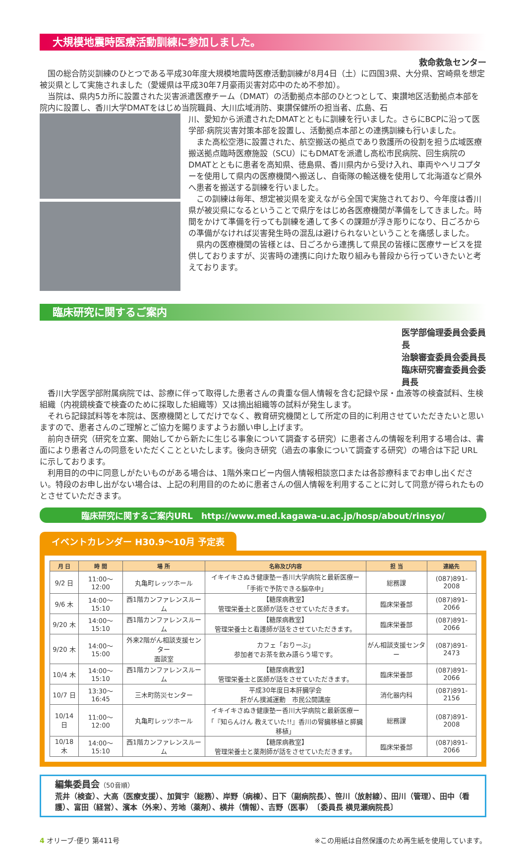大規模地震時医療活動訓練に参加しました。
救命救急センター
国の総合防災訓練のひとつである平成30年度大規模地震時医療活動訓練が8月4日（土）に四国3県、大分県、宮崎県を想定被災県として実施されました（愛媛県は平成30年7月豪雨災害対応中のため不参加）。
当院は、県内5カ所に設置された災害派遣医療チーム（DMAT）の活動拠点本部のひとつとして、東讃地区活動拠点本部を院内に設置し、香川大学DMATをはじめ当院職員、大川広域消防、東讃保健所の担当者、広島、石
川、愛知から派遣されたDMATとともに訓練を行いました。さらにBCPに沿って医学部·病院災害対策本部を設置し、活動拠点本部との連携訓練も行いました。
また高松空港に設置された、航空搬送の拠点であり救護所の役割を担う広域医療搬送拠点臨時医療施設（SCU）にもDMATを派遣し高松市民病院、回生病院のDMATとともに患者を高知県、徳島県、香川県内から受け入れ、車両やヘリコプターを使用して県内の医療機関へ搬送し、自衛隊の輸送機を使用して北海道など県外へ患者を搬送する訓練を行いました。
この訓練は毎年、想定被災県を変えながら全国で実施されており、今年度は香川県が被災県になるということで県庁をはじめ各医療機関が準備をしてきました。時間をかけて準備を行っても訓練を通して多くの課題が浮き彫りになり、日ごろからの準備がなければ災害発生時の混乱は避けられないということを痛感しました。
県内の医療機関の皆様とは、日ごろから連携して県民の皆様に医療サービスを提供しておりますが、災害時の連携に向けた取り組みも普段から行っていきたいと考えております。
臨床研究に関するご案内
医学部倫理委員会委員長
治験審査委員会委員長
臨床研究審査委員会委員長
香川大学医学部附属病院では、診療に伴って取得した患者さんの貴重な個人情報を含む記録や尿・血液等の検査試料、生検組織（内視鏡検査で検査のために採取した組織等）又は摘出組織等の試料が発生します。
それら記録試料等を本院は、医療機関としてだけでなく、教育研究機関として所定の目的に利用させていただきたいと思いますので、患者さんのご理解とご協力を賜りますようお願い申し上げます。
前向き研究（研究を立案、開始してから新たに生じる事象について調査する研究）に患者さんの情報を利用する場合は、書面により患者さんの同意をいただくことといたします。後向き研究（過去の事象について調査する研究）の場合は下記 URL に示しております。
利用目的の中に同意しがたいものがある場合は、1階外来ロビー内個人情報相談窓口または各診療科までお申し出ください。特段のお申し出がない場合は、上記の利用目的のために患者さんの個人情報を利用することに対して同意が得られたものとさせていただきます。
臨床研究に関するご案内URL　http://www.med.kagawa-u.ac.jp/hosp/about/rinsyo/
イベントカレンダー H30.9〜10月 予定表
| 月 日 | 時 間 | 場 所 | 名称及び内容 | 担 当 | 連絡先 |
| --- | --- | --- | --- | --- | --- |
| 9/2 日 | 11:00〜12:00 | 丸亀町レッツホール | イキイキさぬき健康塾ー香川大学病院と最新医療ー 「手術で予防できる脳卒中」 | 総務課 | (087)891-2008 |
| 9/6 木 | 14:00〜15:10 | 西1階カンファレンスルーム | 【糖尿病教室】 管理栄養士と医師が話をさせていただきます。 | 臨床栄養部 | (087)891-2066 |
| 9/20 木 | 14:00〜15:10 | 西1階カンファレンスルーム | 【糖尿病教室】 管理栄養士と看護師が話をさせていただきます。 | 臨床栄養部 | (087)891-2066 |
| 9/20 木 | 14:00〜15:00 | 外来2階がん相談支援センター 面談室 | カフェ「おりーぶ」 参加者でお茶を飲み語らう場です。 | がん相談支援センター | (087)891-2473 |
| 10/4 木 | 14:00〜15:10 | 西1階カンファレンスルーム | 【糖尿病教室】 管理栄養士と医師が話をさせていただきます。 | 臨床栄養部 | (087)891-2066 |
| 10/7 日 | 13:30〜16:45 | 三木町防災センター | 平成30年度日本肝臓学会 肝がん撲滅運動 市民公開講座 | 消化器内科 | (087)891-2156 |
| 10/14 日 | 11:00〜12:00 | 丸亀町レッツホール | イキイキさぬき健康塾ー香川大学病院と最新医療ー 「『知らんけん 教えていた!!』香川の腎臓移植と膵臓移植」 | 総務課 | (087)891-2008 |
| 10/18 木 | 14:00〜15:10 | 西1階カンファレンスルーム | 【糖尿病教室】 管理栄養士と薬剤師が話をさせていただきます。 | 臨床栄養部 | (087)891-2066 |
編集委員会（50音順）
荒井（検査）、大高（医療支援）、加賀宇（総務）、岸野（病棟）、日下（副病院長）、笹川（放射線）、田川（管理）、田中（看護）、富田（経営）、濱本（外来）、芳地（薬剤）、横井（情報）、吉野（医事）　〔委員長 横見瀬病院長〕
4 オリーブ·便り 第411号 ※この用紙は自然保護のため再生紙を使用しています。